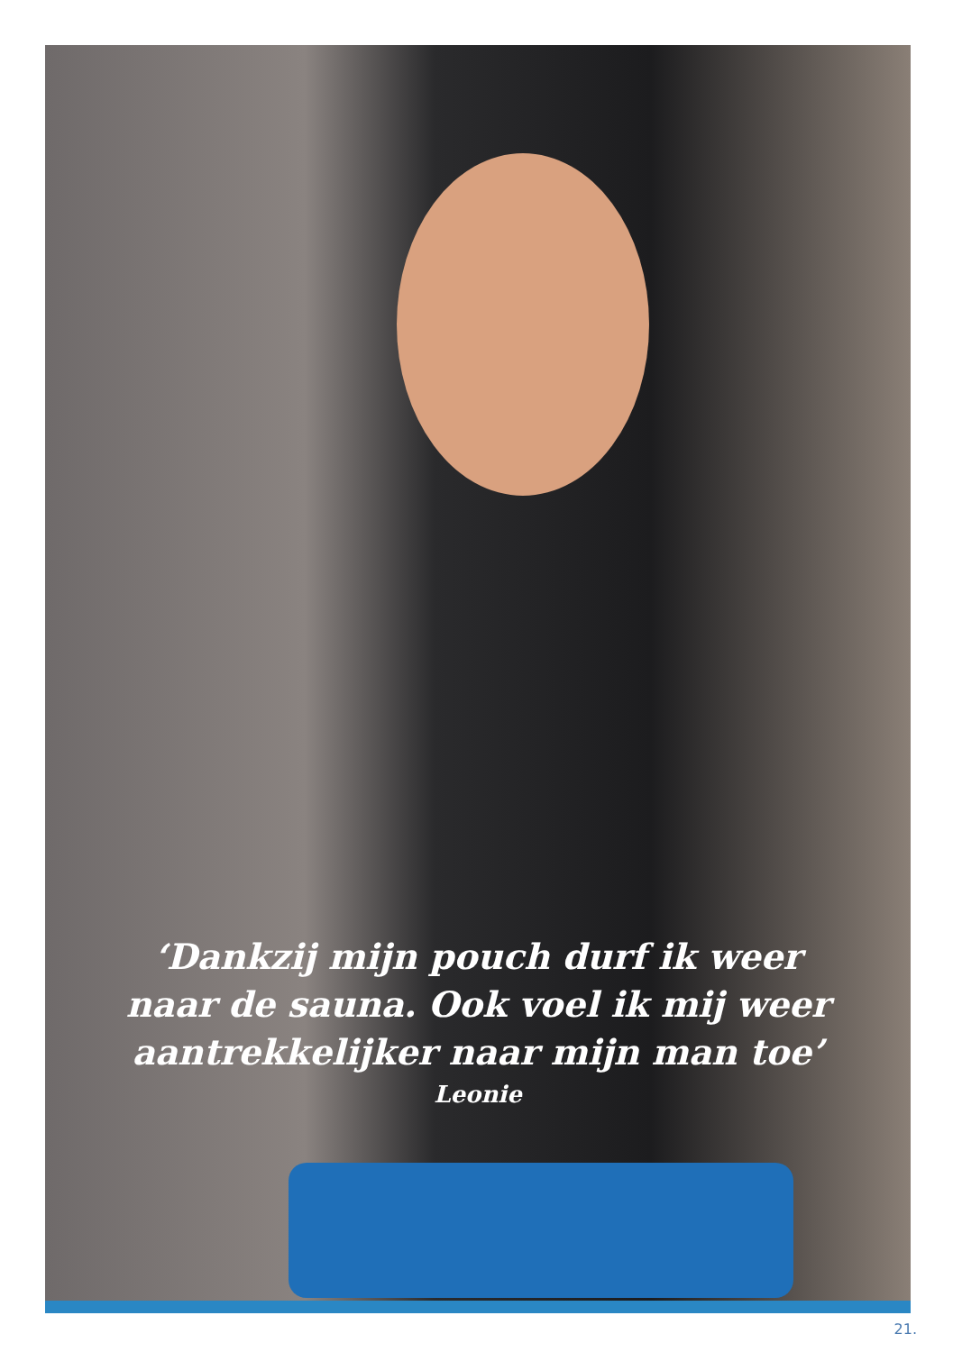‘Dankzij mijn pouch durf ik weer
naar de sauna. Ook voel ik mij weer
aantrekkelijker naar mijn man toe’
Leonie
21.